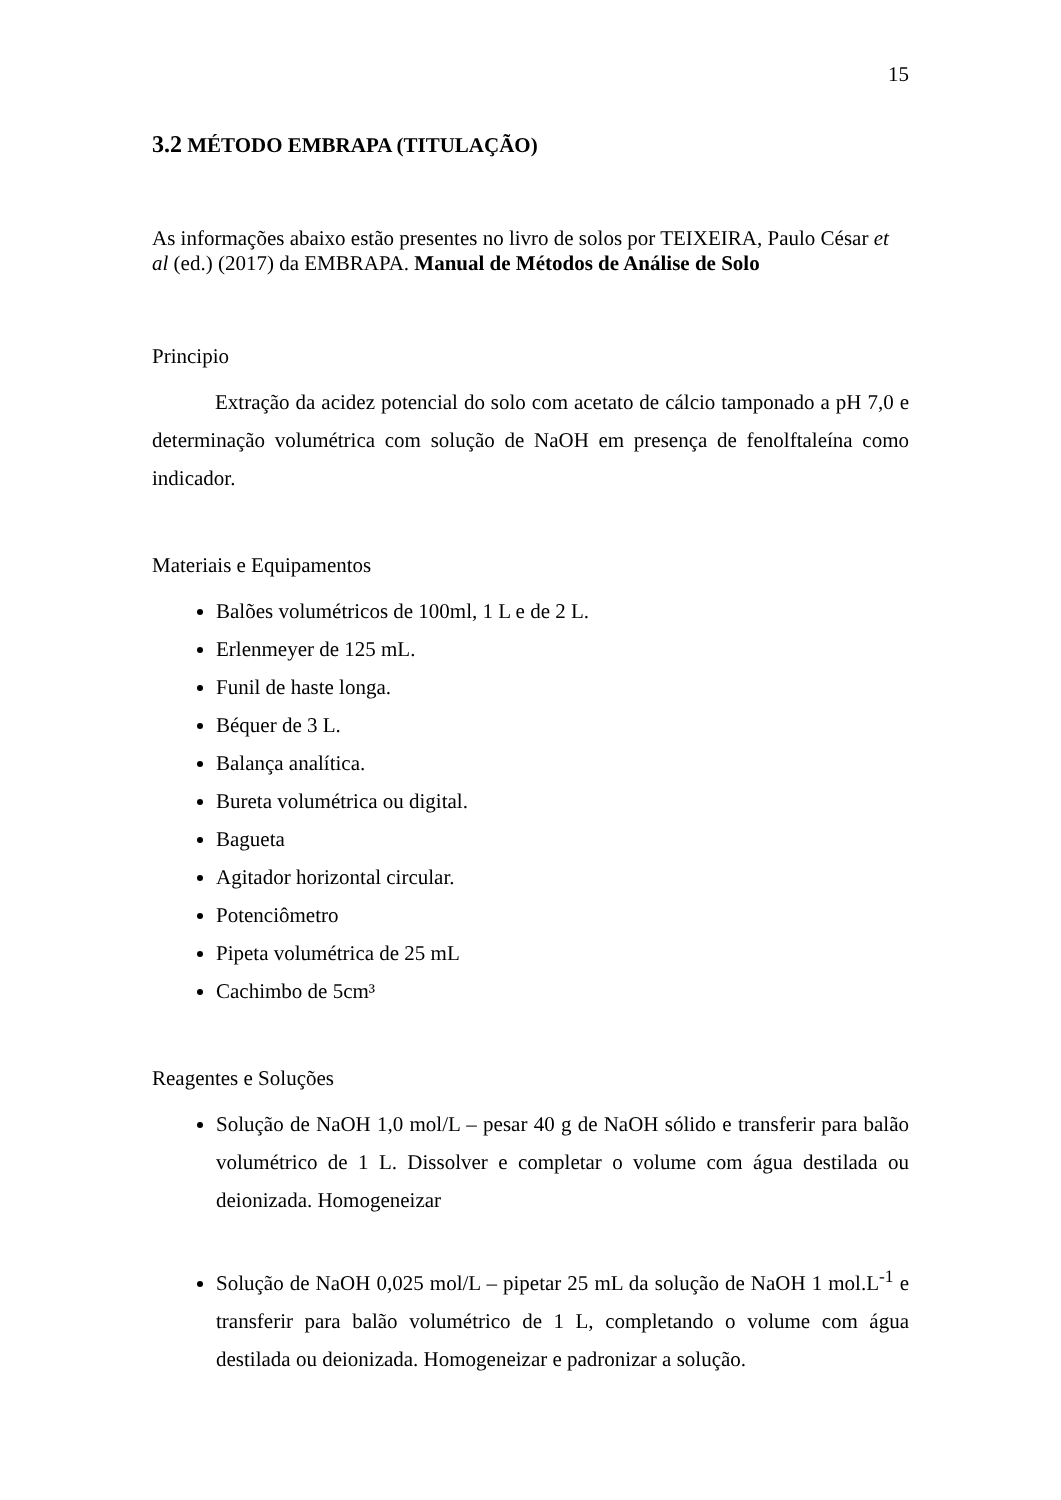15
3.2 MÉTODO EMBRAPA (TITULAÇÃO)
As informações abaixo estão presentes no livro de solos por TEIXEIRA, Paulo César et al (ed.) (2017) da EMBRAPA. Manual de Métodos de Análise de Solo
Principio
Extração da acidez potencial do solo com acetato de cálcio tamponado a pH 7,0 e determinação volumétrica com solução de NaOH em presença de fenolftaleína como indicador.
Materiais e Equipamentos
Balões volumétricos de 100ml, 1 L e de 2 L.
Erlenmeyer de 125 mL.
Funil de haste longa.
Béquer de 3 L.
Balança analítica.
Bureta volumétrica ou digital.
Bagueta
Agitador horizontal circular.
Potenciômetro
Pipeta volumétrica de 25 mL
Cachimbo de 5cm³
Reagentes e Soluções
Solução de NaOH 1,0 mol/L – pesar 40 g de NaOH sólido e transferir para balão volumétrico de 1 L. Dissolver e completar o volume com água destilada ou deionizada. Homogeneizar
Solução de NaOH 0,025 mol/L – pipetar 25 mL da solução de NaOH 1 mol.L<sup>-1</sup> e transferir para balão volumétrico de 1 L, completando o volume com água destilada ou deionizada. Homogeneizar e padronizar a solução.